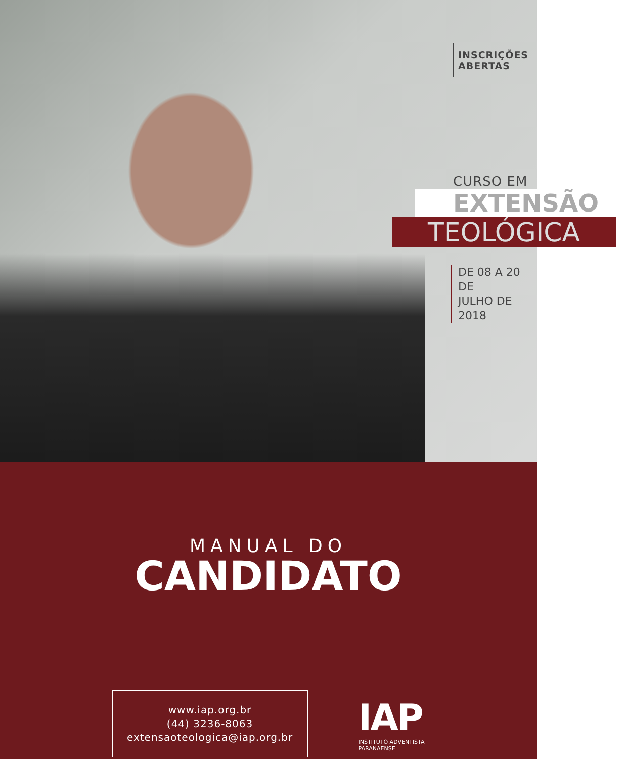INSCRIÇÕES ABERTAS
CURSO EM
EXTENSÃO
TEOLÓGICA
DE 08 A 20 DE
JULHO DE 2018
MANUAL DO
CANDIDATO
www.iap.org.br
(44) 3236-8063
extensaoteologica@iap.org.br
IAP
INSTITUTO ADVENTISTA
PARANAENSE